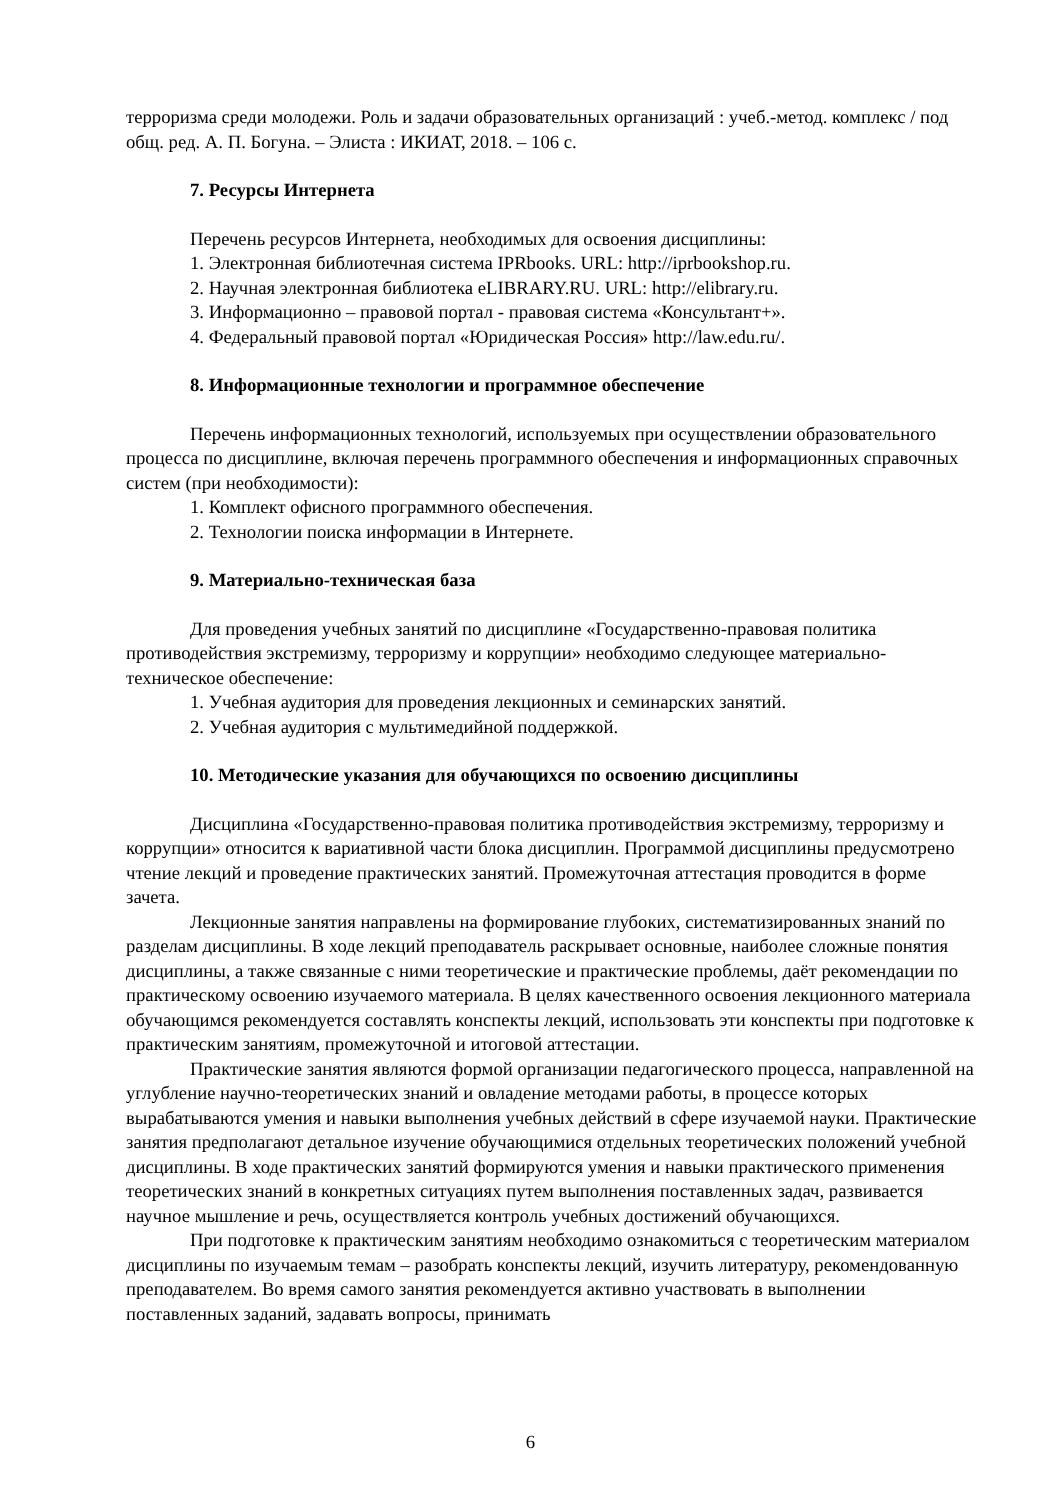терроризма среди молодежи. Роль и задачи образовательных организаций : учеб.-метод. комплекс / под общ. ред. А. П. Богуна. – Элиста : ИКИАТ, 2018. – 106 с.
7. Ресурсы Интернета
Перечень ресурсов Интернета, необходимых для освоения дисциплины:
1. Электронная библиотечная система IPRbooks. URL: http://iprbookshop.ru.
2. Научная электронная библиотека eLIBRARY.RU. URL: http://elibrary.ru.
3. Информационно – правовой портал - правовая система «Консультант+».
4. Федеральный правовой портал «Юридическая Россия» http://law.edu.ru/.
8. Информационные технологии и программное обеспечение
Перечень информационных технологий, используемых при осуществлении образовательного процесса по дисциплине, включая перечень программного обеспечения и информационных справочных систем (при необходимости):
1. Комплект офисного программного обеспечения.
2. Технологии поиска информации в Интернете.
9. Материально-техническая база
Для проведения учебных занятий по дисциплине «Государственно-правовая политика противодействия экстремизму, терроризму и коррупции» необходимо следующее материально-техническое обеспечение:
1. Учебная аудитория для проведения лекционных и семинарских занятий.
2. Учебная аудитория с мультимедийной поддержкой.
10. Методические указания для обучающихся по освоению дисциплины
Дисциплина «Государственно-правовая политика противодействия экстремизму, терроризму и коррупции» относится к вариативной части блока дисциплин. Программой дисциплины предусмотрено чтение лекций и проведение практических занятий. Промежуточная аттестация проводится в форме зачета.
Лекционные занятия направлены на формирование глубоких, систематизированных знаний по разделам дисциплины. В ходе лекций преподаватель раскрывает основные, наиболее сложные понятия дисциплины, а также связанные с ними теоретические и практические проблемы, даёт рекомендации по практическому освоению изучаемого материала. В целях качественного освоения лекционного материала обучающимся рекомендуется составлять конспекты лекций, использовать эти конспекты при подготовке к практическим занятиям, промежуточной и итоговой аттестации.
Практические занятия являются формой организации педагогического процесса, направленной на углубление научно-теоретических знаний и овладение методами работы, в процессе которых вырабатываются умения и навыки выполнения учебных действий в сфере изучаемой науки. Практические занятия предполагают детальное изучение обучающимися отдельных теоретических положений учебной дисциплины. В ходе практических занятий формируются умения и навыки практического применения теоретических знаний в конкретных ситуациях путем выполнения поставленных задач, развивается научное мышление и речь, осуществляется контроль учебных достижений обучающихся.
При подготовке к практическим занятиям необходимо ознакомиться с теоретическим материалом дисциплины по изучаемым темам – разобрать конспекты лекций, изучить литературу, рекомендованную преподавателем. Во время самого занятия рекомендуется активно участвовать в выполнении поставленных заданий, задавать вопросы, принимать
6